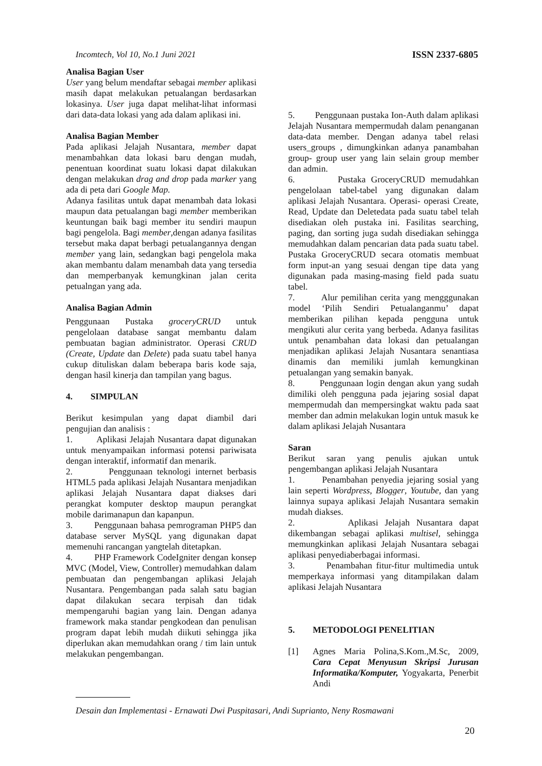Incomtech, Vol 10, No.1 Juni 2021 ISSN 2337-6805
Analisa Bagian User
User yang belum mendaftar sebagai member aplikasi masih dapat melakukan petualangan berdasarkan lokasinya. User juga dapat melihat-lihat informasi dari data-data lokasi yang ada dalam aplikasi ini.
Analisa Bagian Member
Pada aplikasi Jelajah Nusantara, member dapat menambahkan data lokasi baru dengan mudah, penentuan koordinat suatu lokasi dapat dilakukan dengan melakukan drag and drop pada marker yang ada di peta dari Google Map.
Adanya fasilitas untuk dapat menambah data lokasi maupun data petualangan bagi member memberikan keuntungan baik bagi member itu sendiri maupun bagi pengelola. Bagi member,dengan adanya fasilitas tersebut maka dapat berbagi petualangannya dengan member yang lain, sedangkan bagi pengelola maka akan membantu dalam menambah data yang tersedia dan memperbanyak kemungkinan jalan cerita petualngan yang ada.
Analisa Bagian Admin
Penggunaan Pustaka groceryCRUD untuk pengelolaan database sangat membantu dalam pembuatan bagian administrator. Operasi CRUD (Create, Update dan Delete) pada suatu tabel hanya cukup dituliskan dalam beberapa baris kode saja, dengan hasil kinerja dan tampilan yang bagus.
4. SIMPULAN
Berikut kesimpulan yang dapat diambil dari pengujian dan analisis :
1. Aplikasi Jelajah Nusantara dapat digunakan untuk menyampaikan informasi potensi pariwisata dengan interaktif, informatif dan menarik.
2. Penggunaan teknologi internet berbasis HTML5 pada aplikasi Jelajah Nusantara menjadikan aplikasi Jelajah Nusantara dapat diakses dari perangkat komputer desktop maupun perangkat mobile darimanapun dan kapanpun.
3. Penggunaan bahasa pemrograman PHP5 dan database server MySQL yang digunakan dapat memenuhi rancangan yangtelah ditetapkan.
4. PHP Framework CodeIgniter dengan konsep MVC (Model, View, Controller) memudahkan dalam pembuatan dan pengembangan aplikasi Jelajah Nusantara. Pengembangan pada salah satu bagian dapat dilakukan secara terpisah dan tidak mempengaruhi bagian yang lain. Dengan adanya framework maka standar pengkodean dan penulisan program dapat lebih mudah diikuti sehingga jika diperlukan akan memudahkan orang / tim lain untuk melakukan pengembangan.
5. Penggunaan pustaka Ion-Auth dalam aplikasi Jelajah Nusantara mempermudah dalam penanganan data-data member. Dengan adanya tabel relasi users_groups , dimungkinkan adanya panambahan group- group user yang lain selain group member dan admin.
6. Pustaka GroceryCRUD memudahkan pengelolaan tabel-tabel yang digunakan dalam aplikasi Jelajah Nusantara. Operasi- operasi Create, Read, Update dan Deletedata pada suatu tabel telah disediakan oleh pustaka ini. Fasilitas searching, paging, dan sorting juga sudah disediakan sehingga memudahkan dalam pencarian data pada suatu tabel. Pustaka GroceryCRUD secara otomatis membuat form input-an yang sesuai dengan tipe data yang digunakan pada masing-masing field pada suatu tabel.
7. Alur pemilihan cerita yang mengggunakan model ‘Pilih Sendiri Petualanganmu’ dapat memberikan pilihan kepada pengguna untuk mengikuti alur cerita yang berbeda. Adanya fasilitas untuk penambahan data lokasi dan petualangan menjadikan aplikasi Jelajah Nusantara senantiasa dinamis dan memiliki jumlah kemungkinan petualangan yang semakin banyak.
8. Penggunaan login dengan akun yang sudah dimiliki oleh pengguna pada jejaring sosial dapat mempermudah dan mempersingkat waktu pada saat member dan admin melakukan login untuk masuk ke dalam aplikasi Jelajah Nusantara
Saran
Berikut saran yang penulis ajukan untuk pengembangan aplikasi Jelajah Nusantara
1. Penambahan penyedia jejaring sosial yang lain seperti Wordpress, Blogger, Youtube, dan yang lainnya supaya aplikasi Jelajah Nusantara semakin mudah diakses.
2. Aplikasi Jelajah Nusantara dapat dikembangan sebagai aplikasi multisel, sehingga memungkinkan aplikasi Jelajah Nusantara sebagai aplikasi penyediaberbagai informasi.
3. Penambahan fitur-fitur multimedia untuk memperkaya informasi yang ditampilakan dalam aplikasi Jelajah Nusantara
5. METODOLOGI PENELITIAN
[1] Agnes Maria Polina,S.Kom.,M.Sc, 2009, Cara Cepat Menyusun Skripsi Jurusan Informatika/Komputer, Yogyakarta, Penerbit Andi
Desain dan Implementasi - Ernawati Dwi Puspitasari, Andi Suprianto, Neny Rosmawani
20